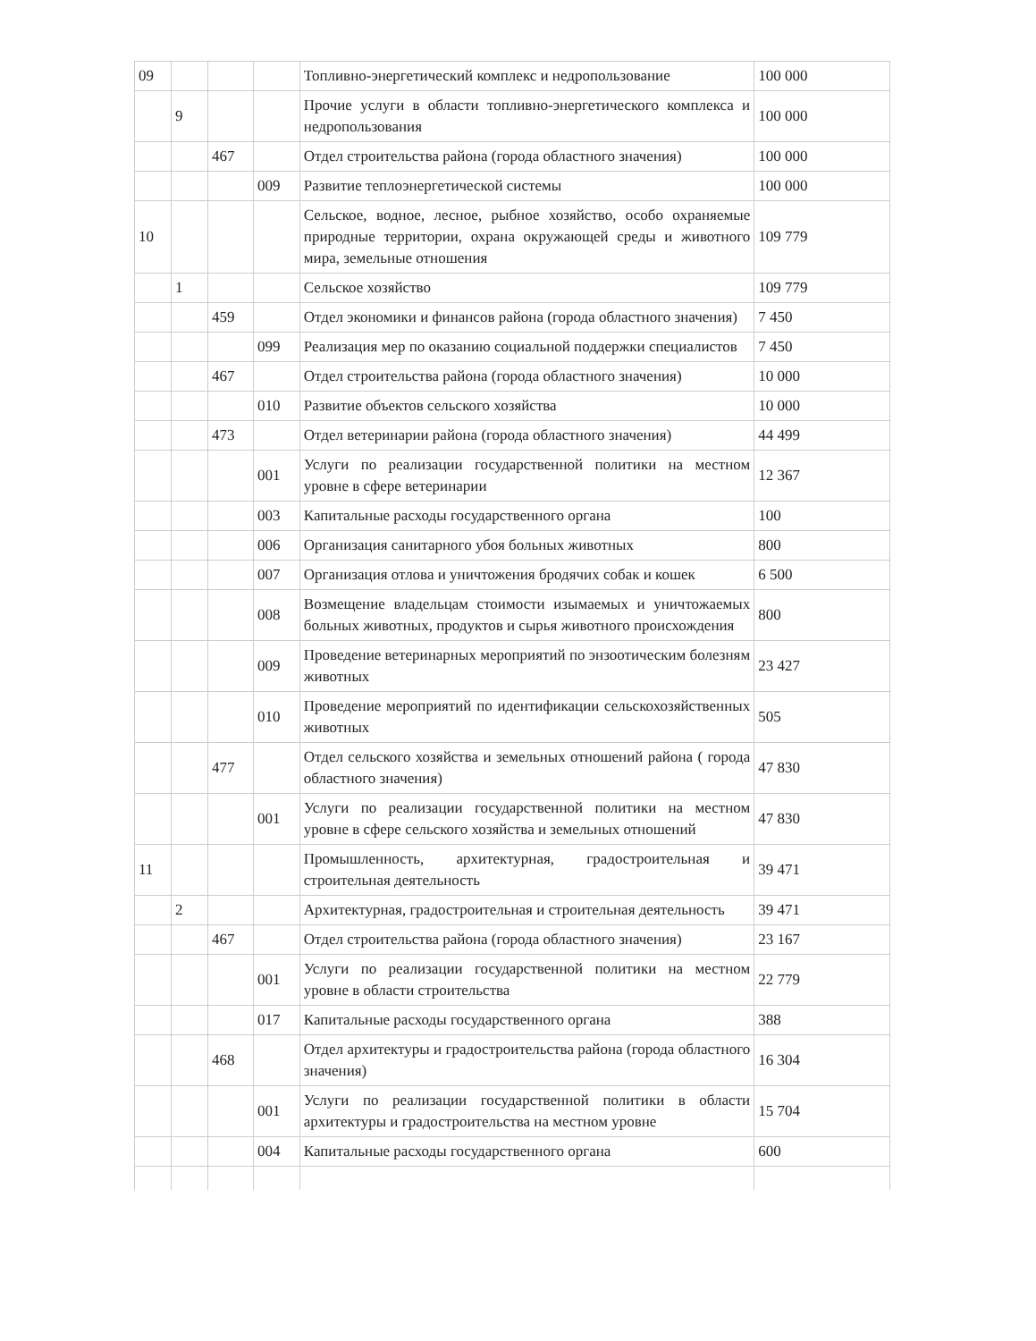| 09 | | | | Топливно-энергетический комплекс и недропользование | 100 000 |
| | 9 | | | Прочие услуги в области топливно-энергетического комплекса и недропользования | 100 000 |
| | | 467 | | Отдел строительства района (города областного значения) | 100 000 |
| | | | 009 | Развитие теплоэнергетической системы | 100 000 |
| 10 | | | | Сельское, водное, лесное, рыбное хозяйство, особо охраняемые природные территории, охрана окружающей среды и животного мира, земельные отношения | 109 779 |
| | 1 | | | Сельское хозяйство | 109 779 |
| | | 459 | | Отдел экономики и финансов района (города областного значения) | 7 450 |
| | | | 099 | Реализация мер по оказанию социальной поддержки специалистов | 7 450 |
| | | 467 | | Отдел строительства района (города областного значения) | 10 000 |
| | | | 010 | Развитие объектов сельского хозяйства | 10 000 |
| | | 473 | | Отдел ветеринарии района (города областного значения) | 44 499 |
| | | | 001 | Услуги по реализации государственной политики на местном уровне в сфере ветеринарии | 12 367 |
| | | | 003 | Капитальные расходы государственного органа | 100 |
| | | | 006 | Организация санитарного убоя больных животных | 800 |
| | | | 007 | Организация отлова и уничтожения бродячих собак и кошек | 6 500 |
| | | | 008 | Возмещение владельцам стоимости изымаемых и уничтожаемых больных животных, продуктов и сырья животного происхождения | 800 |
| | | | 009 | Проведение ветеринарных мероприятий по энзоотическим болезням животных | 23 427 |
| | | | 010 | Проведение мероприятий по идентификации сельскохозяйственных животных | 505 |
| | | 477 | | Отдел сельского хозяйства и земельных отношений района ( города областного значения) | 47 830 |
| | | | 001 | Услуги по реализации государственной политики на местном уровне в сфере сельского хозяйства и земельных отношений | 47 830 |
| 11 | | | | Промышленность, архитектурная, градостроительная и строительная деятельность | 39 471 |
| | 2 | | | Архитектурная, градостроительная и строительная деятельность | 39 471 |
| | | 467 | | Отдел строительства района (города областного значения) | 23 167 |
| | | | 001 | Услуги по реализации государственной политики на местном уровне в области строительства | 22 779 |
| | | | 017 | Капитальные расходы государственного органа | 388 |
| | | 468 | | Отдел архитектуры и градостроительства района (города областного значения) | 16 304 |
| | | | 001 | Услуги по реализации государственной политики в области архитектуры и градостроительства на местном уровне | 15 704 |
| | | | 004 | Капитальные расходы государственного органа | 600 |